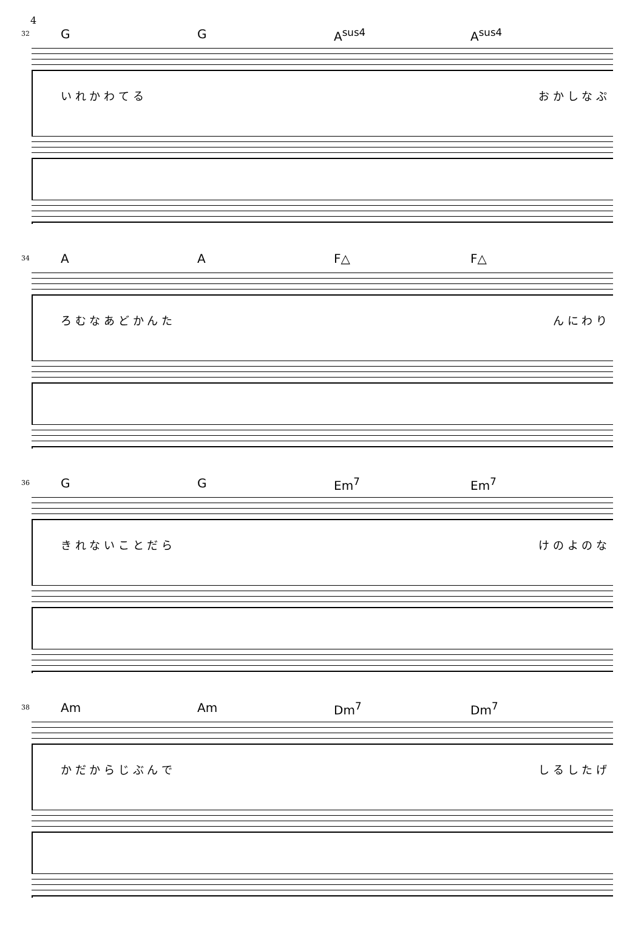4
32 G G A<sup>sus4</sup> A<sup>sus4</sup>
い れ か わ て る お か し な ぷ
34 A A F△ F△
ろ む な あ ど か ん た ん に わ り
36 G G Em<sup>7</sup> Em<sup>7</sup>
き れ な い こ と だ ら け の よ の な
38 Am Am Dm<sup>7</sup> Dm<sup>7</sup>
か だ か ら じ ぶ ん で し る し た げ